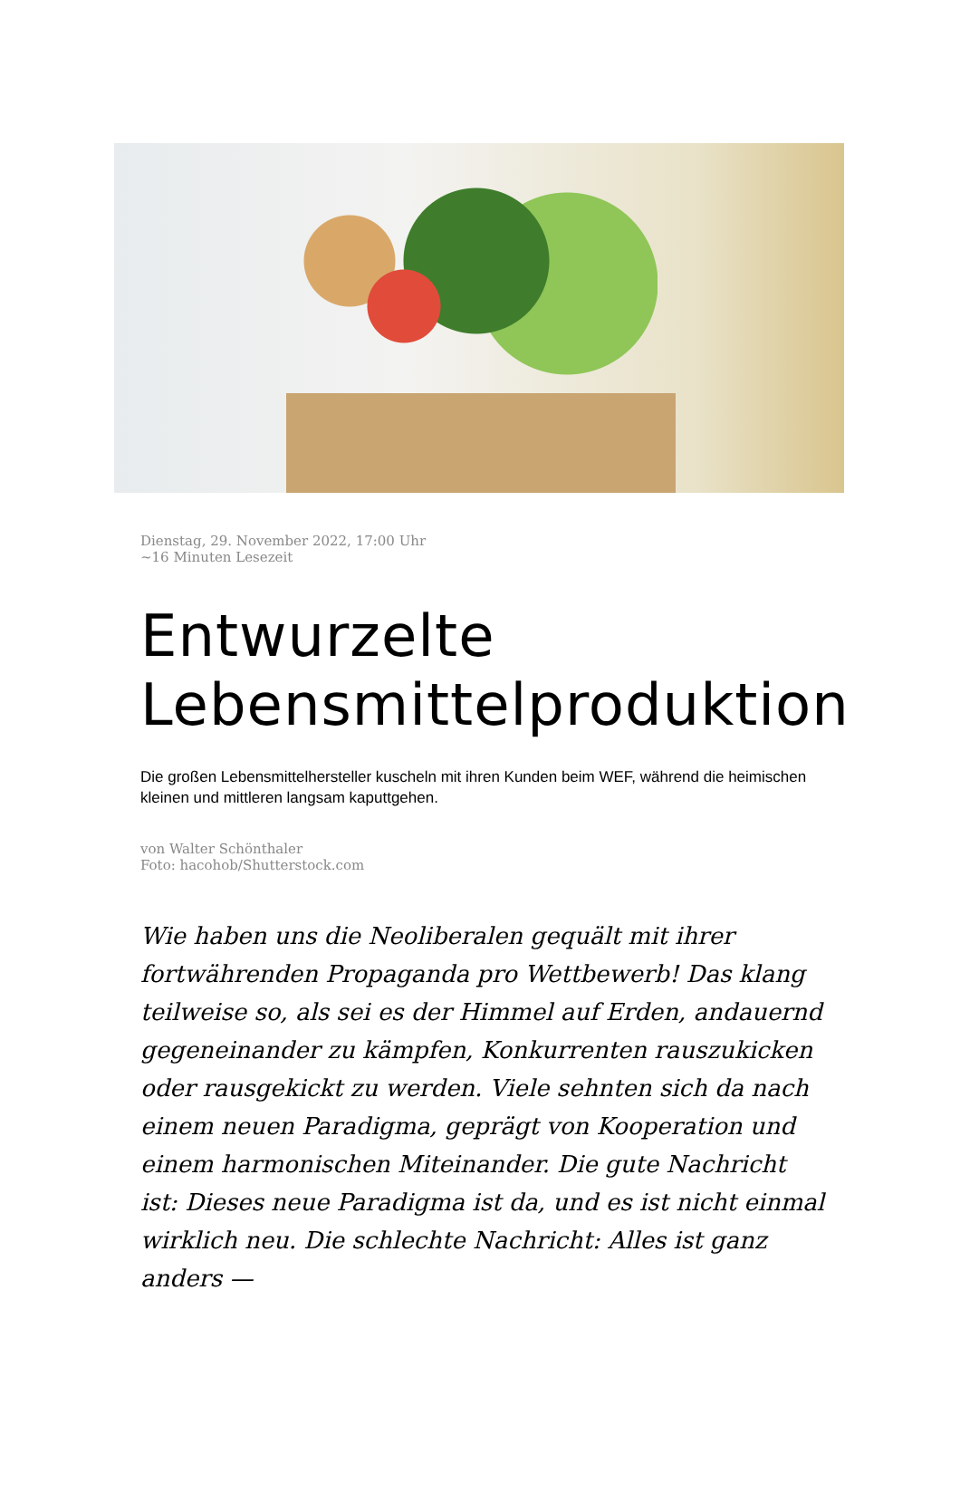Dienstag, 29. November 2022, 17:00 Uhr
~16 Minuten Lesezeit
Entwurzelte Lebensmittelproduktion
Die großen Lebensmittelhersteller kuscheln mit ihren Kunden beim WEF, während die heimischen kleinen und mittleren langsam kaputtgehen.
von Walter Schönthaler
Foto: hacohob/Shutterstock.com
Wie haben uns die Neoliberalen gequält mit ihrer fortwährenden Propaganda pro Wettbewerb! Das klang teilweise so, als sei es der Himmel auf Erden, andauernd gegeneinander zu kämpfen, Konkurrenten rauszukicken oder rausgekickt zu werden. Viele sehnten sich da nach einem neuen Paradigma, geprägt von Kooperation und einem harmonischen Miteinander. Die gute Nachricht ist: Dieses neue Paradigma ist da, und es ist nicht einmal wirklich neu. Die schlechte Nachricht: Alles ist ganz anders —